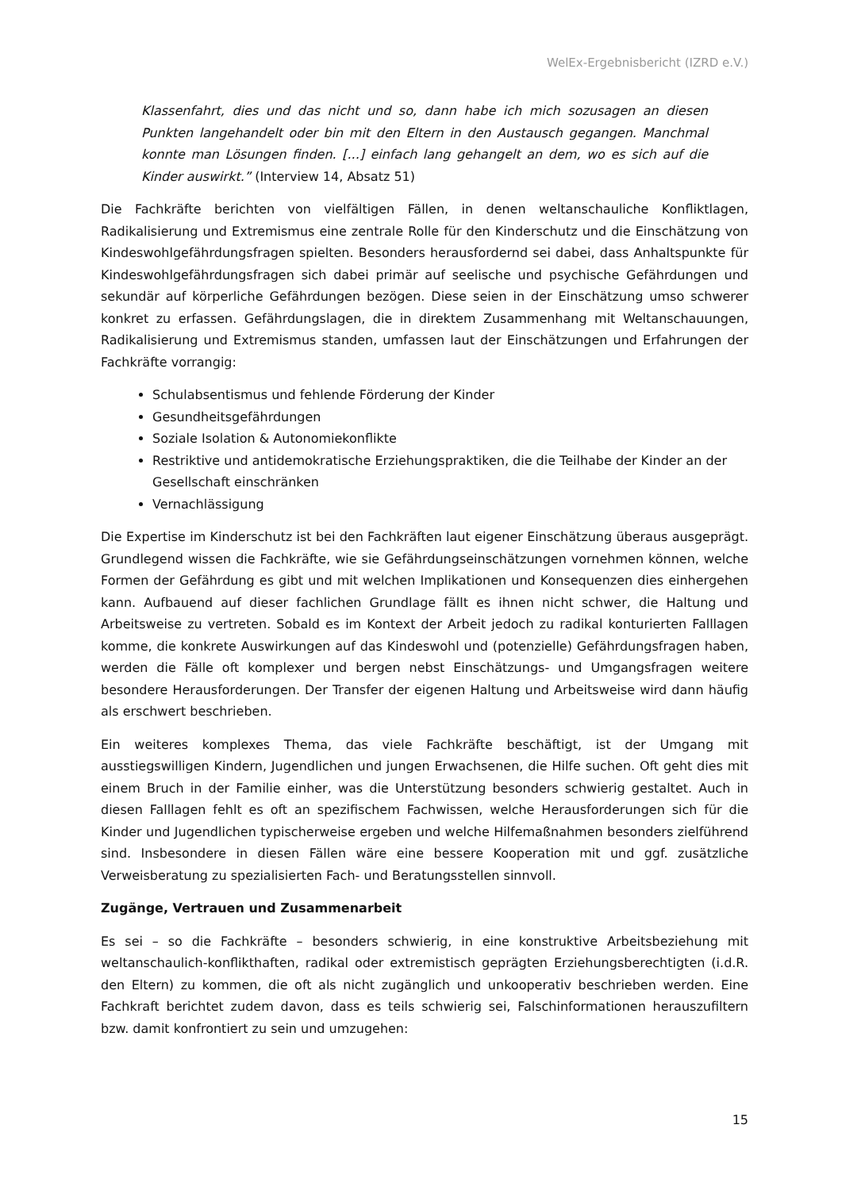WelEx-Ergebnisbericht (IZRD e.V.)
Klassenfahrt, dies und das nicht und so, dann habe ich mich sozusagen an diesen Punkten langehandelt oder bin mit den Eltern in den Austausch gegangen. Manchmal konnte man Lösungen finden. [...] einfach lang gehangelt an dem, wo es sich auf die Kinder auswirkt.” (Interview 14, Absatz 51)
Die Fachkräfte berichten von vielfältigen Fällen, in denen weltanschauliche Konfliktlagen, Radikalisierung und Extremismus eine zentrale Rolle für den Kinderschutz und die Einschätzung von Kindeswohlgefährdungsfragen spielten. Besonders herausfordernd sei dabei, dass Anhaltspunkte für Kindeswohlgefährdungsfragen sich dabei primär auf seelische und psychische Gefährdungen und sekundär auf körperliche Gefährdungen bezögen. Diese seien in der Einschätzung umso schwerer konkret zu erfassen. Gefährdungslagen, die in direktem Zusammenhang mit Weltanschauungen, Radikalisierung und Extremismus standen, umfassen laut der Einschätzungen und Erfahrungen der Fachkräfte vorrangig:
Schulabsentismus und fehlende Förderung der Kinder
Gesundheitsgefährdungen
Soziale Isolation & Autonomiekonflikte
Restriktive und antidemokratische Erziehungspraktiken, die die Teilhabe der Kinder an der Gesellschaft einschränken
Vernachlässigung
Die Expertise im Kinderschutz ist bei den Fachkräften laut eigener Einschätzung überaus ausgeprägt. Grundlegend wissen die Fachkräfte, wie sie Gefährdungseinschätzungen vornehmen können, welche Formen der Gefährdung es gibt und mit welchen Implikationen und Konsequenzen dies einhergehen kann. Aufbauend auf dieser fachlichen Grundlage fällt es ihnen nicht schwer, die Haltung und Arbeitsweise zu vertreten. Sobald es im Kontext der Arbeit jedoch zu radikal konturierten Falllagen komme, die konkrete Auswirkungen auf das Kindeswohl und (potenzielle) Gefährdungsfragen haben, werden die Fälle oft komplexer und bergen nebst Einschätzungs- und Umgangsfragen weitere besondere Herausforderungen. Der Transfer der eigenen Haltung und Arbeitsweise wird dann häufig als erschwert beschrieben.
Ein weiteres komplexes Thema, das viele Fachkräfte beschäftigt, ist der Umgang mit ausstiegswilligen Kindern, Jugendlichen und jungen Erwachsenen, die Hilfe suchen. Oft geht dies mit einem Bruch in der Familie einher, was die Unterstützung besonders schwierig gestaltet. Auch in diesen Falllagen fehlt es oft an spezifischem Fachwissen, welche Herausforderungen sich für die Kinder und Jugendlichen typischerweise ergeben und welche Hilfemaßnahmen besonders zielführend sind. Insbesondere in diesen Fällen wäre eine bessere Kooperation mit und ggf. zusätzliche Verweisberatung zu spezialisierten Fach- und Beratungsstellen sinnvoll.
Zugänge, Vertrauen und Zusammenarbeit
Es sei – so die Fachkräfte – besonders schwierig, in eine konstruktive Arbeitsbeziehung mit weltanschaulich-konflikthaften, radikal oder extremistisch geprägten Erziehungsberechtigten (i.d.R. den Eltern) zu kommen, die oft als nicht zugänglich und unkooperativ beschrieben werden. Eine Fachkraft berichtet zudem davon, dass es teils schwierig sei, Falschinformationen herauszufiltern bzw. damit konfrontiert zu sein und umzugehen:
15